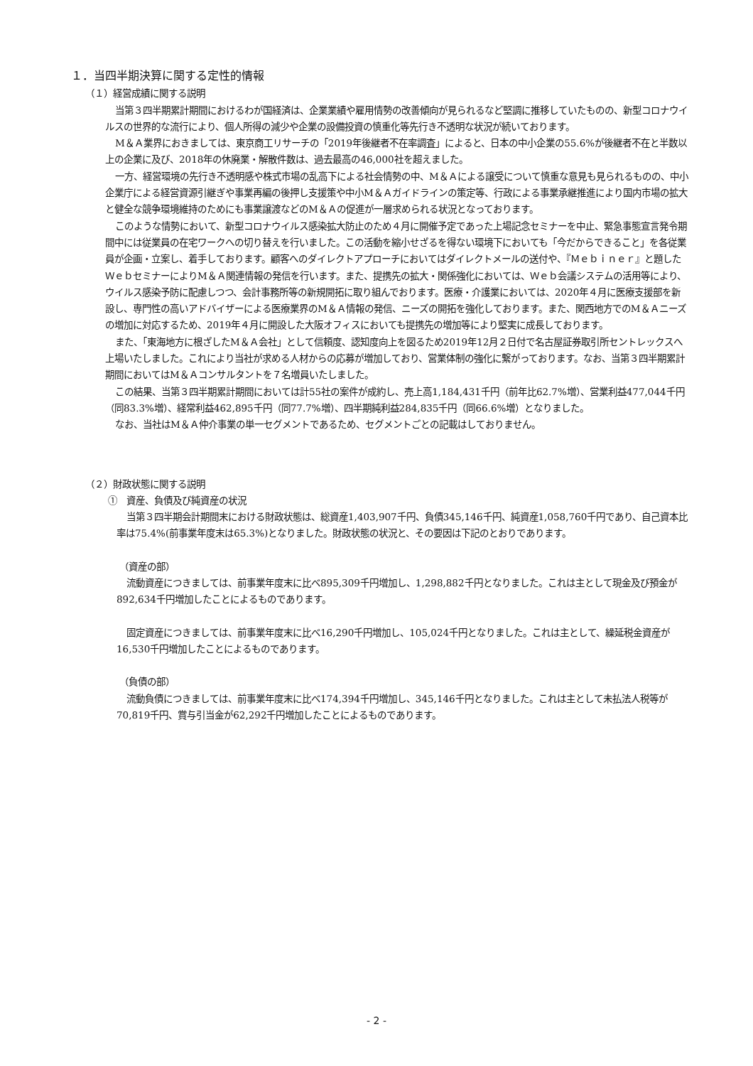１．当四半期決算に関する定性的情報
（１）経営成績に関する説明
当第３四半期累計期間におけるわが国経済は、企業業績や雇用情勢の改善傾向が見られるなど堅調に推移していたものの、新型コロナウイルスの世界的な流行により、個人所得の減少や企業の設備投資の慎重化等先行き不透明な状況が続いております。
M＆Ａ業界におきましては、東京商工リサーチの「2019年後継者不在率調査」によると、日本の中小企業の55.6%が後継者不在と半数以上の企業に及び、2018年の休廃業・解散件数は、過去最高の46,000社を超えました。
一方、経営環境の先行き不透明感や株式市場の乱高下による社会情勢の中、M＆Ａによる譲受について慎重な意見も見られるものの、中小企業庁による経営資源引継ぎや事業再編の後押し支援策や中小M＆Ａガイドラインの策定等、行政による事業承継推進により国内市場の拡大と健全な競争環境維持のためにも事業譲渡などのM＆Ａの促進が一層求められる状況となっております。
このような情勢において、新型コロナウイルス感染拡大防止のため４月に開催予定であった上場記念セミナーを中止、緊急事態宣言発令期間中には従業員の在宅ワークへの切り替えを行いました。この活動を縮小せざるを得ない環境下においても「今だからできること」を各従業員が企画・立案し、着手しております。顧客へのダイレクトアプローチにおいてはダイレクトメールの送付や、『Ｍｅｂｉｎｅｒ』と題したＷｅｂセミナーによりM＆Ａ関連情報の発信を行います。また、提携先の拡大・関係強化においては、Ｗｅｂ会議システムの活用等により、ウイルス感染予防に配慮しつつ、会計事務所等の新規開拓に取り組んでおります。医療・介護業においては、2020年４月に医療支援部を新設し、専門性の高いアドバイザーによる医療業界のM＆Ａ情報の発信、ニーズの開拓を強化しております。また、関西地方でのM＆Ａニーズの増加に対応するため、2019年４月に開設した大阪オフィスにおいても提携先の増加等により堅実に成長しております。
また、「東海地方に根ざしたM＆Ａ会社」として信頼度、認知度向上を図るため2019年12月２日付で名古屋証券取引所セントレックスへ上場いたしました。これにより当社が求める人材からの応募が増加しており、営業体制の強化に繋がっております。なお、当第３四半期累計期間においてはM＆Ａコンサルタントを７名増員いたしました。
この結果、当第３四半期累計期間においては計55社の案件が成約し、売上高1,184,431千円（前年比62.7%増）、営業利益477,044千円（同83.3%増）、経常利益462,895千円（同77.7%増）、四半期純利益284,835千円（同66.6%増）となりました。
なお、当社はM＆Ａ仲介事業の単一セグメントであるため、セグメントごとの記載はしておりません。
（２）財政状態に関する説明
①　資産、負債及び純資産の状況
当第３四半期会計期間末における財政状態は、総資産1,403,907千円、負債345,146千円、純資産1,058,760千円であり、自己資本比率は75.4%(前事業年度末は65.3%)となりました。財政状態の状況と、その要因は下記のとおりであります。
（資産の部）
流動資産につきましては、前事業年度末に比べ895,309千円増加し、1,298,882千円となりました。これは主として現金及び預金が892,634千円増加したことによるものであります。
固定資産につきましては、前事業年度末に比べ16,290千円増加し、105,024千円となりました。これは主として、繰延税金資産が16,530千円増加したことによるものであります。
（負債の部）
流動負債につきましては、前事業年度末に比べ174,394千円増加し、345,146千円となりました。これは主として未払法人税等が70,819千円、賞与引当金が62,292千円増加したことによるものであります。
- 2 -